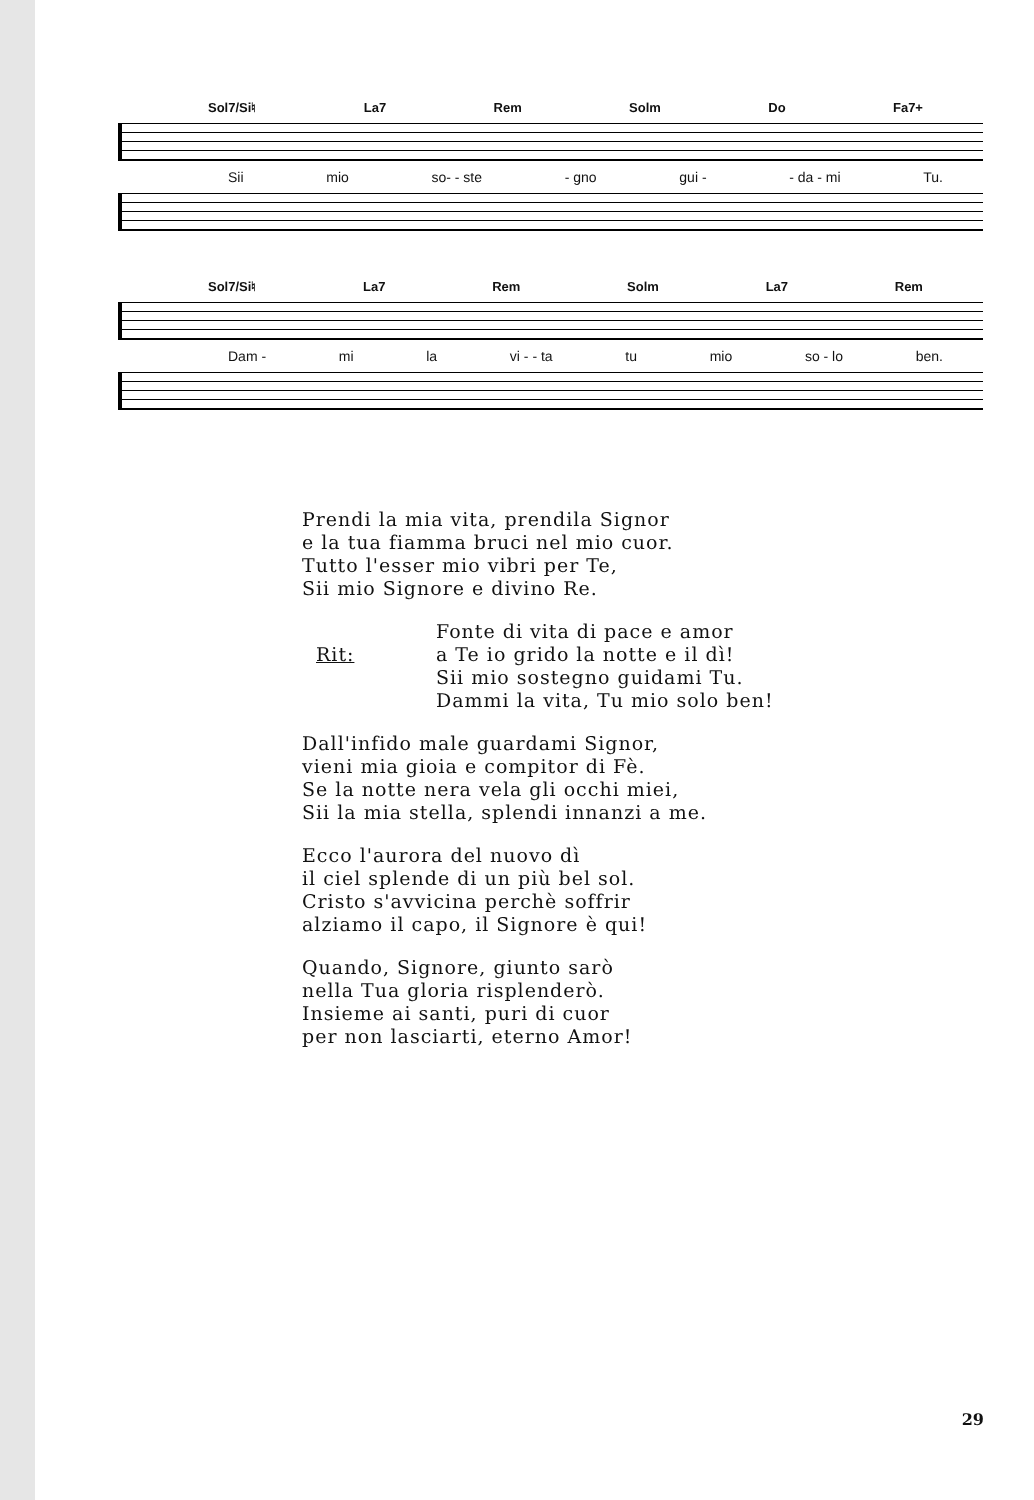Sol7/Si♮ La7 Rem Solm Do Fa7+
Sii mio so- - ste - gno gui - - da - mi Tu.
Sol7/Si♮ La7 Rem Solm La7 Rem
Dam - mi la vi - - ta tu mio so - lo ben.
Prendi la mia vita, prendila Signor
e la tua fiamma bruci nel mio cuor.
Tutto l'esser mio vibri per Te,
Sii mio Signore e divino Re.
Rit:
Fonte di vita di pace e amor
a Te io grido la notte e il dì!
Sii mio sostegno guidami Tu.
Dammi la vita, Tu mio solo ben!
Dall'infido male guardami Signor,
vieni mia gioia e compitor di Fè.
Se la notte nera vela gli occhi miei,
Sii la mia stella, splendi innanzi a me.
Ecco l'aurora del nuovo dì
il ciel splende di un più bel sol.
Cristo s'avvicina perchè soffrir
alziamo il capo, il Signore è qui!
Quando, Signore, giunto sarò
nella Tua gloria risplenderò.
Insieme ai santi, puri di cuor
per non lasciarti, eterno Amor!
29